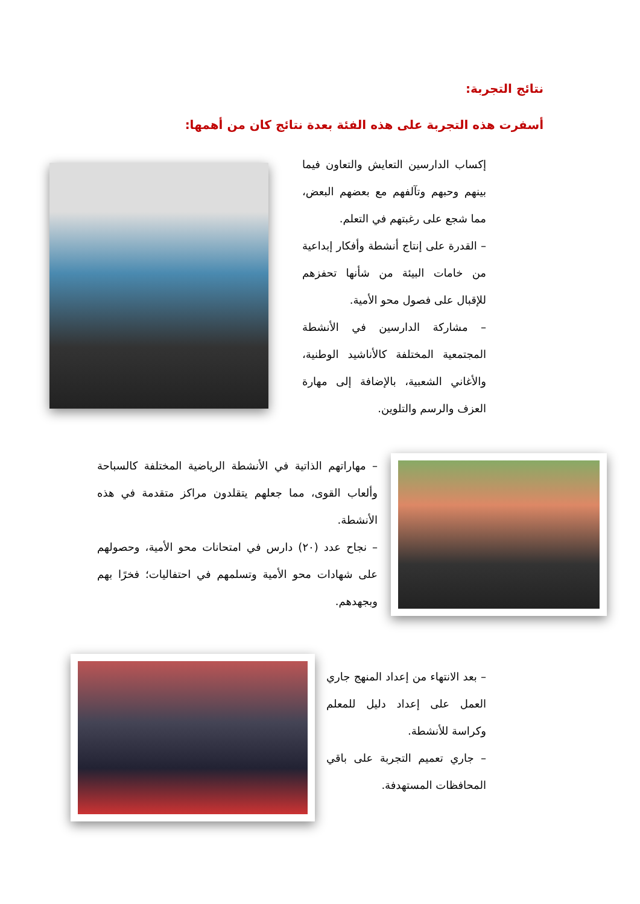نتائج التجربة:
أسفرت هذه التجربة على هذه الفئة بعدة نتائج كان من أهمها:
إكساب الدارسين التعايش والتعاون فيما بينهم وحبهم وتآلفهم مع بعضهم البعض، مما شجع على رغبتهم في التعلم.
– القدرة على إنتاج أنشطة وأفكار إبداعية من خامات البيئة من شأنها تحفزهم للإقبال على فصول محو الأمية.
– مشاركة الدارسين في الأنشطة المجتمعية المختلفة كالأناشيد الوطنية، والأغاني الشعبية، بالإضافة إلى مهارة العزف والرسم والتلوين.
– مهاراتهم الذاتية في الأنشطة الرياضية المختلفة كالسباحة وألعاب القوى، مما جعلهم يتقلدون مراكز متقدمة في هذه الأنشطة.
– نجاح عدد (٢٠) دارس في امتحانات محو الأمية، وحصولهم على شهادات محو الأمية وتسلمهم في احتفاليات؛ فخرًا بهم وبجهدهم.
– بعد الانتهاء من إعداد المنهج جاري العمل على إعداد دليل للمعلم وكراسة للأنشطة.
– جاري تعميم التجربة على باقي المحافظات المستهدفة.